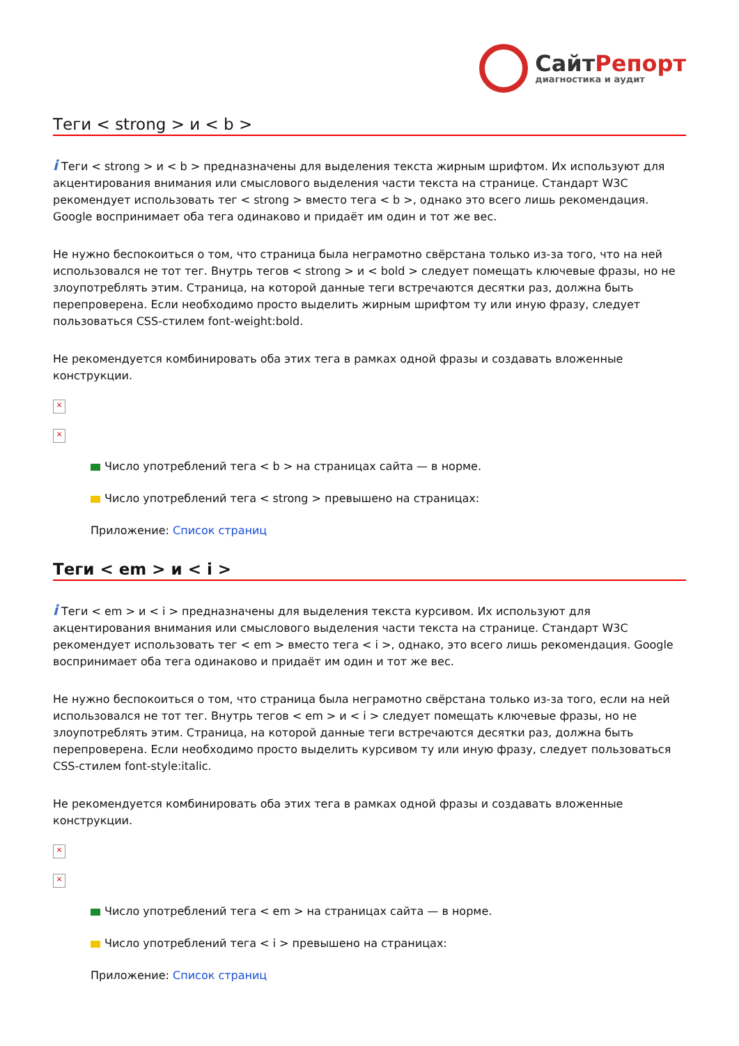СайтРепорт
диагностика и аудит
Теги < strong > и < b >
i Теги < strong > и < b > предназначены для выделения текста жирным шрифтом. Их используют для акцентирования внимания или смыслового выделения части текста на странице. Стандарт W3C рекомендует использовать тег < strong > вместо тега < b >, однако это всего лишь рекомендация. Google воспринимает оба тега одинаково и придаёт им один и тот же вес.
Не нужно беспокоиться о том, что страница была неграмотно свёрстана только из-за того, что на ней использовался не тот тег. Внутрь тегов < strong > и < bold > следует помещать ключевые фразы, но не злоупотреблять этим. Страница, на которой данные теги встречаются десятки раз, должна быть перепроверена. Если необходимо просто выделить жирным шрифтом ту или иную фразу, следует пользоваться CSS-стилем font-weight:bold.
Не рекомендуется комбинировать оба этих тега в рамках одной фразы и создавать вложенные конструкции.
×
×
Число употреблений тега < b > на страницах сайта — в норме.
Число употреблений тега < strong > превышено на страницах:
Приложение: Список страниц
Теги < em > и < i >
i Теги < em > и < i > предназначены для выделения текста курсивом. Их используют для акцентирования внимания или смыслового выделения части текста на странице. Стандарт W3C рекомендует использовать тег < em > вместо тега < i >, однако, это всего лишь рекомендация. Google воспринимает оба тега одинаково и придаёт им один и тот же вес.
Не нужно беспокоиться о том, что страница была неграмотно свёрстана только из-за того, если на ней использовался не тот тег. Внутрь тегов < em > и < i > следует помещать ключевые фразы, но не злоупотреблять этим. Страница, на которой данные теги встречаются десятки раз, должна быть перепроверена. Если необходимо просто выделить курсивом ту или иную фразу, следует пользоваться CSS-стилем font-style:italic.
Не рекомендуется комбинировать оба этих тега в рамках одной фразы и создавать вложенные конструкции.
×
×
Число употреблений тега < em > на страницах сайта — в норме.
Число употреблений тега < i > превышено на страницах:
Приложение: Список страниц